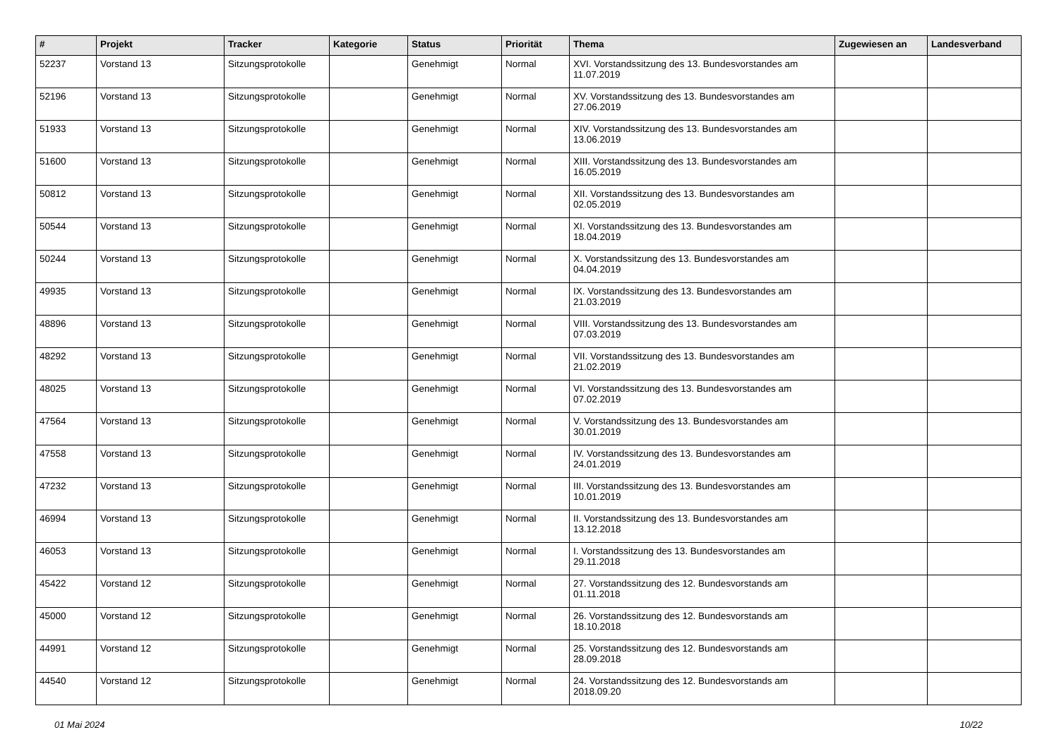| # | Projekt | Tracker | Kategorie | Status | Priorität | Thema | Zugewiesen an | Landesverband |
| --- | --- | --- | --- | --- | --- | --- | --- | --- |
| 52237 | Vorstand 13 | Sitzungsprotokolle | | Genehmigt | Normal | XVI. Vorstandssitzung des 13. Bundesvorstandes am 11.07.2019 | | |
| 52196 | Vorstand 13 | Sitzungsprotokolle | | Genehmigt | Normal | XV. Vorstandssitzung des 13. Bundesvorstandes am 27.06.2019 | | |
| 51933 | Vorstand 13 | Sitzungsprotokolle | | Genehmigt | Normal | XIV. Vorstandssitzung des 13. Bundesvorstandes am 13.06.2019 | | |
| 51600 | Vorstand 13 | Sitzungsprotokolle | | Genehmigt | Normal | XIII. Vorstandssitzung des 13. Bundesvorstandes am 16.05.2019 | | |
| 50812 | Vorstand 13 | Sitzungsprotokolle | | Genehmigt | Normal | XII. Vorstandssitzung des 13. Bundesvorstandes am 02.05.2019 | | |
| 50544 | Vorstand 13 | Sitzungsprotokolle | | Genehmigt | Normal | XI. Vorstandssitzung des 13. Bundesvorstandes am 18.04.2019 | | |
| 50244 | Vorstand 13 | Sitzungsprotokolle | | Genehmigt | Normal | X. Vorstandssitzung des 13. Bundesvorstandes am 04.04.2019 | | |
| 49935 | Vorstand 13 | Sitzungsprotokolle | | Genehmigt | Normal | IX. Vorstandssitzung des 13. Bundesvorstandes am 21.03.2019 | | |
| 48896 | Vorstand 13 | Sitzungsprotokolle | | Genehmigt | Normal | VIII. Vorstandssitzung des 13. Bundesvorstandes am 07.03.2019 | | |
| 48292 | Vorstand 13 | Sitzungsprotokolle | | Genehmigt | Normal | VII. Vorstandssitzung des 13. Bundesvorstandes am 21.02.2019 | | |
| 48025 | Vorstand 13 | Sitzungsprotokolle | | Genehmigt | Normal | VI. Vorstandssitzung des 13. Bundesvorstandes am 07.02.2019 | | |
| 47564 | Vorstand 13 | Sitzungsprotokolle | | Genehmigt | Normal | V. Vorstandssitzung des 13. Bundesvorstandes am 30.01.2019 | | |
| 47558 | Vorstand 13 | Sitzungsprotokolle | | Genehmigt | Normal | IV. Vorstandssitzung des 13. Bundesvorstandes am 24.01.2019 | | |
| 47232 | Vorstand 13 | Sitzungsprotokolle | | Genehmigt | Normal | III. Vorstandssitzung des 13. Bundesvorstandes am 10.01.2019 | | |
| 46994 | Vorstand 13 | Sitzungsprotokolle | | Genehmigt | Normal | II. Vorstandssitzung des 13. Bundesvorstandes am 13.12.2018 | | |
| 46053 | Vorstand 13 | Sitzungsprotokolle | | Genehmigt | Normal | I. Vorstandssitzung des 13. Bundesvorstandes am 29.11.2018 | | |
| 45422 | Vorstand 12 | Sitzungsprotokolle | | Genehmigt | Normal | 27. Vorstandssitzung des 12. Bundesvorstands am 01.11.2018 | | |
| 45000 | Vorstand 12 | Sitzungsprotokolle | | Genehmigt | Normal | 26. Vorstandssitzung des 12. Bundesvorstands am 18.10.2018 | | |
| 44991 | Vorstand 12 | Sitzungsprotokolle | | Genehmigt | Normal | 25. Vorstandssitzung des 12. Bundesvorstands am 28.09.2018 | | |
| 44540 | Vorstand 12 | Sitzungsprotokolle | | Genehmigt | Normal | 24. Vorstandssitzung des 12. Bundesvorstands am 2018.09.20 | | |
01 Mai 2024 10/22